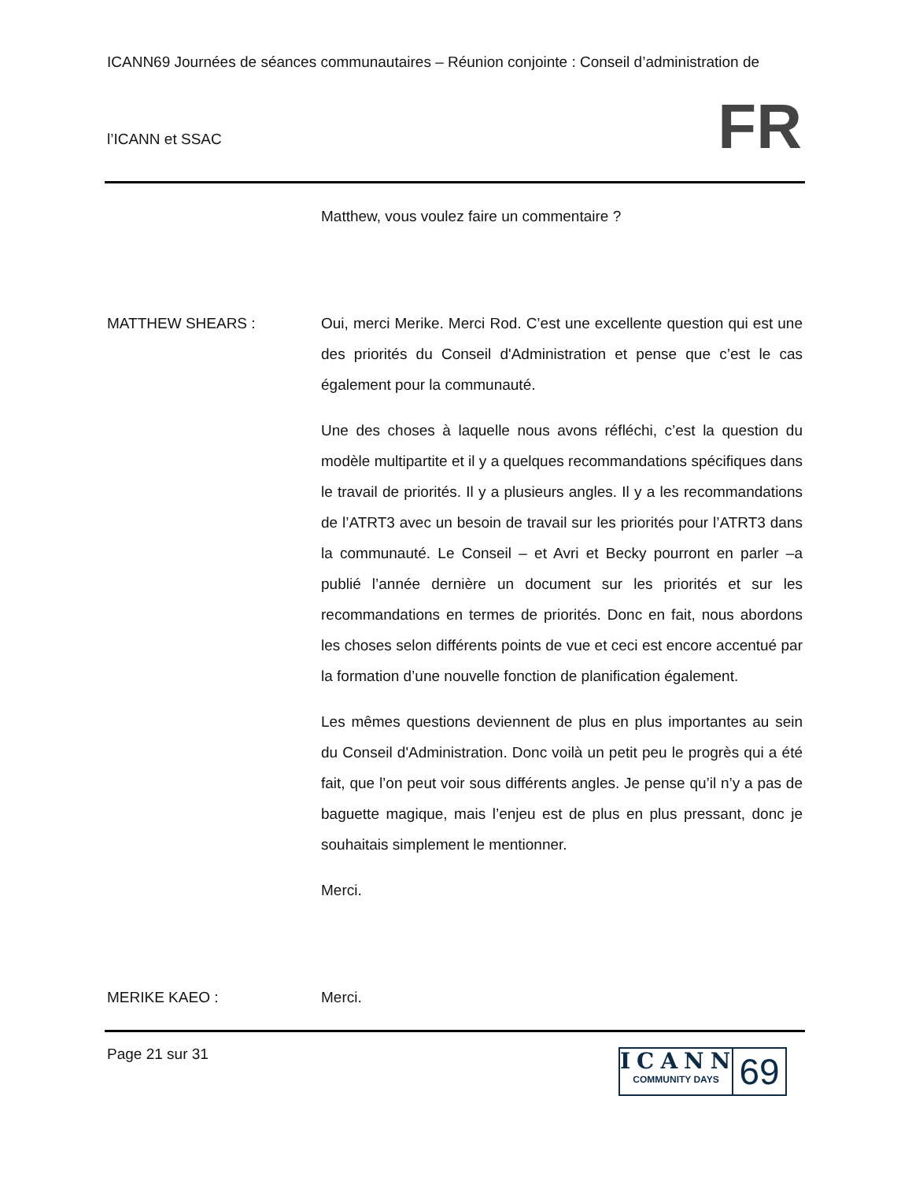ICANN69 Journées de séances communautaires – Réunion conjointe : Conseil d’administration de
l’ICANN et SSAC
FR
Matthew, vous voulez faire un commentaire ?
MATTHEW SHEARS : Oui, merci Merike. Merci Rod. C’est une excellente question qui est une des priorités du Conseil d'Administration et pense que c’est le cas également pour la communauté.
Une des choses à laquelle nous avons réfléchi, c’est la question du modèle multipartite et il y a quelques recommandations spécifiques dans le travail de priorités. Il y a plusieurs angles. Il y a les recommandations de l’ATRT3 avec un besoin de travail sur les priorités pour l’ATRT3 dans la communauté. Le Conseil – et Avri et Becky pourront en parler –a publié l’année dernière un document sur les priorités et sur les recommandations en termes de priorités. Donc en fait, nous abordons les choses selon différents points de vue et ceci est encore accentué par la formation d’une nouvelle fonction de planification également.
Les mêmes questions deviennent de plus en plus importantes au sein du Conseil d'Administration. Donc voilà un petit peu le progrès qui a été fait, que l’on peut voir sous différents angles. Je pense qu’il n’y a pas de baguette magique, mais l’enjeu est de plus en plus pressant, donc je souhaitais simplement le mentionner.
Merci.
MERIKE KAEO : Merci.
Page 21 sur 31
ICANN
COMMUNITY DAYS
69